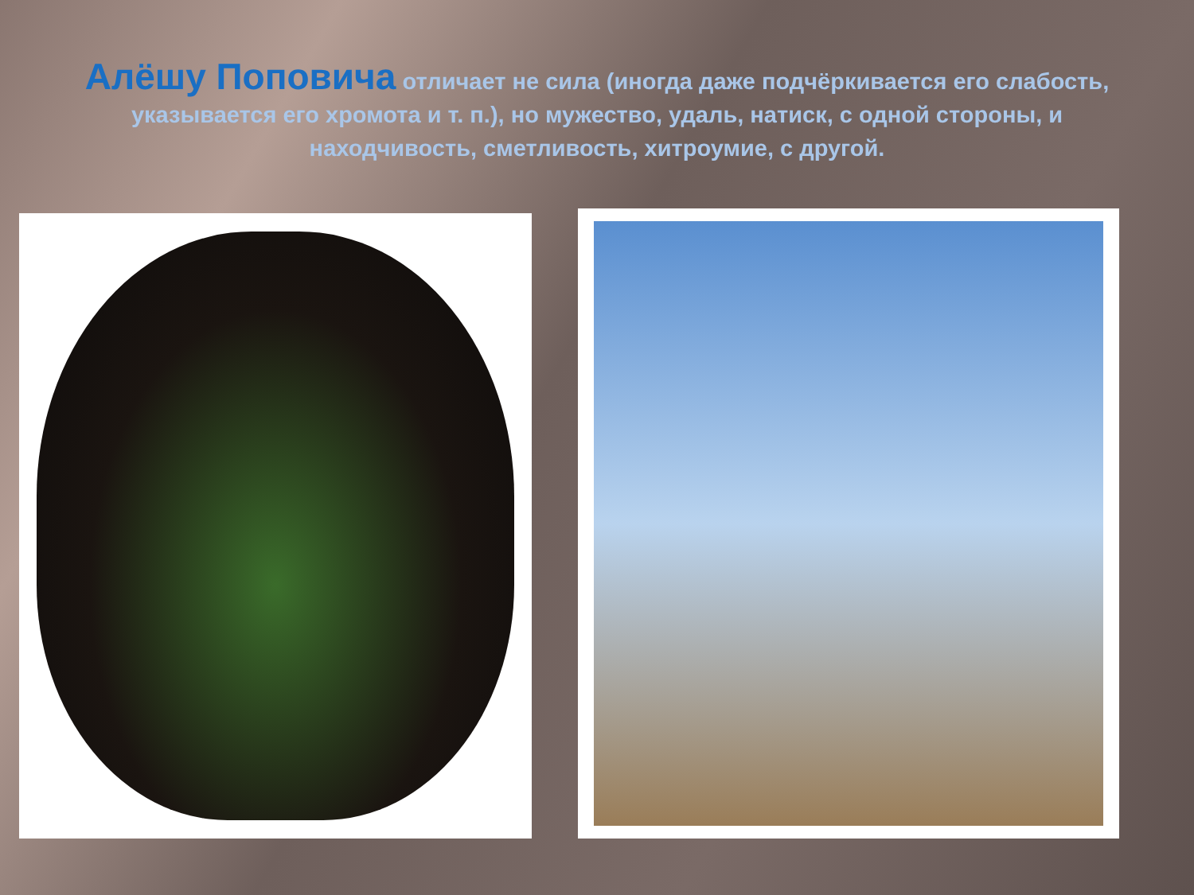Алёшу Поповича отличает не сила (иногда даже подчёркивается его слабость, указывается его хромота и т. п.), но мужество, удаль, натиск, с одной стороны, и находчивость, сметливость, хитроумие, с другой.